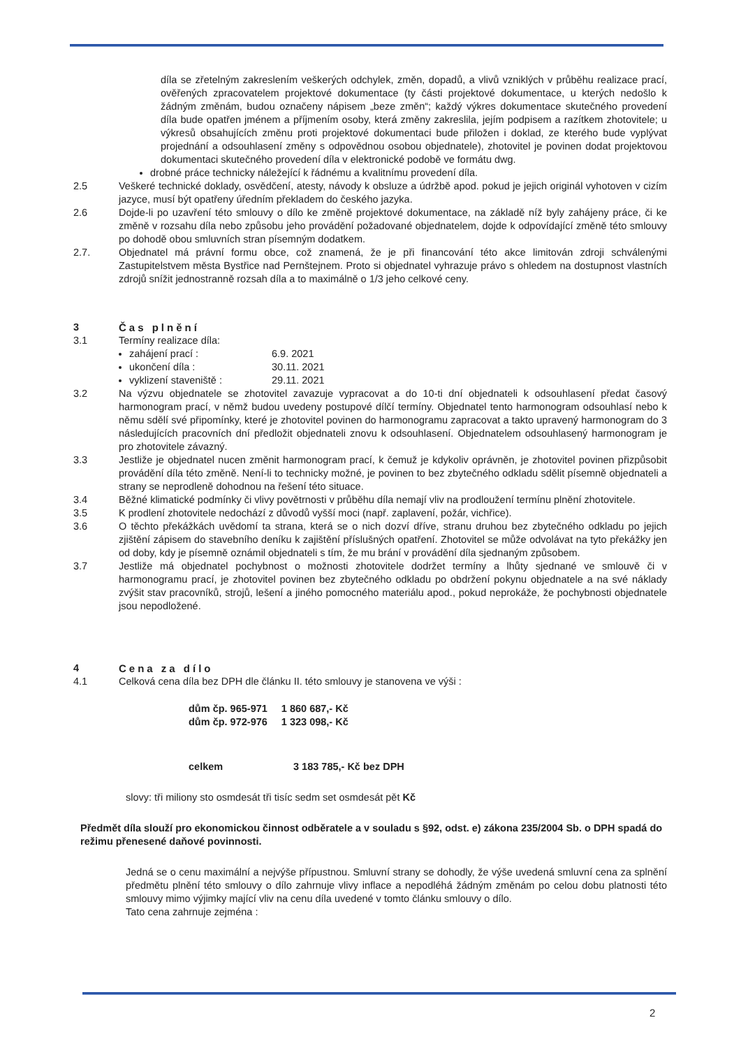díla se zřetelným zakreslením veškerých odchylek, změn, dopadů, a vlivů vzniklých v průběhu realizace prací, ověřených zpracovatelem projektové dokumentace (ty části projektové dokumentace, u kterých nedošlo k žádným změnám, budou označeny nápisem „beze změn“; každý výkres dokumentace skutečného provedení díla bude opatřen jménem a příjmením osoby, která změny zakreslila, jejím podpisem a razítkem zhotovitele; u výkresů obsahujících změnu proti projektové dokumentaci bude přiložen i doklad, ze kterého bude vyplývat projednání a odsouhlasení změny s odpovědnou osobou objednatele), zhotovitel je povinen dodat projektovou dokumentaci skutečného provedení díla v elektronické podobě ve formátu dwg.
drobné práce technicky náležející k řádnému a kvalitnímu provedení díla.
2.5 Veškeré technické doklady, osvědčení, atesty, návody k obsluze a údržbě apod. pokud je jejich originál vyhotoven v cizím jazyce, musí být opatřeny úředním překladem do českého jazyka.
2.6 Dojde-li po uzavření této smlouvy o dílo ke změně projektové dokumentace, na základě níž byly zahájeny práce, či ke změně v rozsahu díla nebo způsobu jeho provádění požadované objednatelem, dojde k odpovídající změně této smlouvy po dohodě obou smluvních stran písemným dodatkem.
2.7. Objednatel má právní formu obce, což znamená, že je při financování této akce limitován zdroji schválenými Zastupitelstvem města Bystřice nad Pernštejnem. Proto si objednatel vyhrazuje právo s ohledem na dostupnost vlastních zdrojů snížit jednostranně rozsah díla a to maximálně o 1/3 jeho celkové ceny.
3 Čas plnění
3.1 Termíny realizace díla:
zahájení prací : 6.9. 2021
ukončení díla : 30.11. 2021
vyklizení staveniště : 29.11. 2021
3.2 Na výzvu objednatele se zhotovitel zavazuje vypracovat a do 10-ti dní objednateli k odsouhlasení předat časový harmonogram prací, v němž budou uvedeny postupové dílčí termíny. Objednatel tento harmonogram odsouhlasí nebo k němu sdělí své připomínky, které je zhotovitel povinen do harmonogramu zapracovat a takto upravený harmonogram do 3 následujících pracovních dní předložit objednateli znovu k odsouhlasení. Objednatelem odsouhlasený harmonogram je pro zhotovitele závazný.
3.3 Jestliže je objednatel nucen změnit harmonogram prací, k čemuž je kdykoliv oprávněn, je zhotovitel povinen přizpůsobit provádění díla této změně. Není-li to technicky možné, je povinen to bez zbytečného odkladu sdělit písemně objednateli a strany se neprodleně dohodnou na řešení této situace.
3.4 Běžné klimatické podmínky či vlivy povětrnosti v průběhu díla nemají vliv na prodloužení termínu plnění zhotovitele.
3.5 K prodlení zhotovitele nedochází z důvodů vyšší moci (např. zaplavení, požár, vichřice).
3.6 O těchto překážkách uvědomí ta strana, která se o nich dozví dříve, stranu druhou bez zbytečného odkladu po jejich zjištění zápisem do stavebního deníku k zajištění příslušných opatření. Zhotovitel se může odvolávat na tyto překážky jen od doby, kdy je písemně oznámil objednateli s tím, že mu brání v provádění díla sjednaným způsobem.
3.7 Jestliže má objednatel pochybnost o možnosti zhotovitele dodržet termíny a lhůty sjednané ve smlouvě či v harmonogramu prací, je zhotovitel povinen bez zbytečného odkladu po obdržení pokynu objednatele a na své náklady zvýšit stav pracovníků, strojů, lešení a jiného pomocného materiálu apod., pokud neprokáže, že pochybnosti objednatele jsou nepodložené.
4 Cena za dílo
4.1 Celková cena díla bez DPH dle článku II. této smlouvy je stanovena ve výši :
| dům čp. 965-971 | 1 860 687,- Kč |
| dům čp. 972-976 | 1 323 098,- Kč |
| celkem | 3 183 785,- Kč bez DPH |
slovy: tři miliony sto osmdesát tři tisíc sedm set osmdesát pět Kč
Předmět díla slouží pro ekonomickou činnost odběratele a v souladu s §92, odst. e) zákona 235/2004 Sb. o DPH spadá do režimu přenesené daňové povinnosti.
Jedná se o cenu maximální a nejvýše přípustnou. Smluvní strany se dohodly, že výše uvedená smluvní cena za splnění předmětu plnění této smlouvy o dílo zahrnuje vlivy inflace a nepodléhá žádným změnám po celou dobu platnosti této smlouvy mimo výjimky mající vliv na cenu díla uvedené v tomto článku smlouvy o dílo.
Tato cena zahrnuje zejména :
2